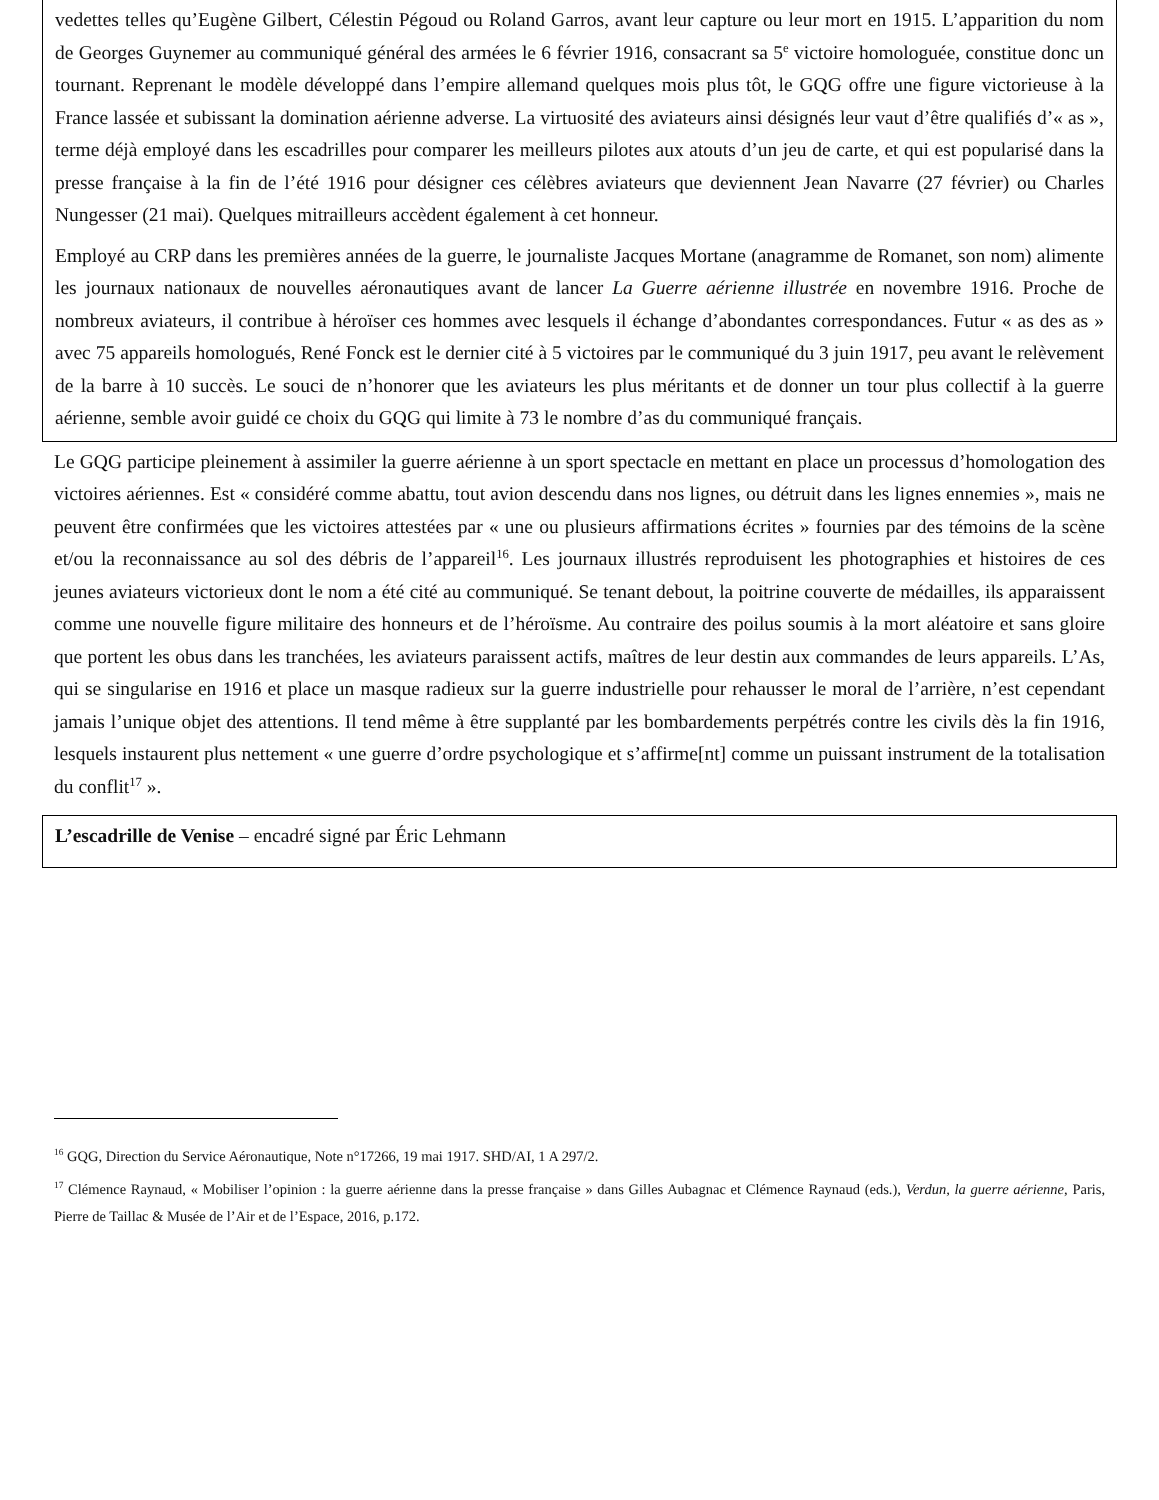vedettes telles qu’Eugène Gilbert, Célestin Pégoud ou Roland Garros, avant leur capture ou leur mort en 1915. L’apparition du nom de Georges Guynemer au communiqué général des armées le 6 février 1916, consacrant sa 5<sup>e</sup> victoire homologuée, constitue donc un tournant. Reprenant le modèle développé dans l’empire allemand quelques mois plus tôt, le GQG offre une figure victorieuse à la France lassée et subissant la domination aérienne adverse. La virtuosité des aviateurs ainsi désignés leur vaut d’être qualifiés d’« as », terme déjà employé dans les escadrilles pour comparer les meilleurs pilotes aux atouts d’un jeu de carte, et qui est popularisé dans la presse française à la fin de l’été 1916 pour désigner ces célèbres aviateurs que deviennent Jean Navarre (27 février) ou Charles Nungesser (21 mai). Quelques mitrailleurs accèdent également à cet honneur.
Employé au CRP dans les premières années de la guerre, le journaliste Jacques Mortane (anagramme de Romanet, son nom) alimente les journaux nationaux de nouvelles aéronautiques avant de lancer La Guerre aérienne illustrée en novembre 1916. Proche de nombreux aviateurs, il contribue à héroïser ces hommes avec lesquels il échange d’abondantes correspondances. Futur « as des as » avec 75 appareils homologués, René Fonck est le dernier cité à 5 victoires par le communiqué du 3 juin 1917, peu avant le relèvement de la barre à 10 succès. Le souci de n’honorer que les aviateurs les plus méritants et de donner un tour plus collectif à la guerre aérienne, semble avoir guidé ce choix du GQG qui limite à 73 le nombre d’as du communiqué français.
Le GQG participe pleinement à assimiler la guerre aérienne à un sport spectacle en mettant en place un processus d’homologation des victoires aériennes. Est « considéré comme abattu, tout avion descendu dans nos lignes, ou détruit dans les lignes ennemies », mais ne peuvent être confirmées que les victoires attestées par « une ou plusieurs affirmations écrites » fournies par des témoins de la scène et/ou la reconnaissance au sol des débris de l’appareil<sup>16</sup>. Les journaux illustrés reproduisent les photographies et histoires de ces jeunes aviateurs victorieux dont le nom a été cité au communiqué. Se tenant debout, la poitrine couverte de médailles, ils apparaissent comme une nouvelle figure militaire des honneurs et de l’héroïsme. Au contraire des poilus soumis à la mort aléatoire et sans gloire que portent les obus dans les tranchées, les aviateurs paraissent actifs, maîtres de leur destin aux commandes de leurs appareils. L’As, qui se singularise en 1916 et place un masque radieux sur la guerre industrielle pour rehausser le moral de l’arrière, n’est cependant jamais l’unique objet des attentions. Il tend même à être supplanté par les bombardements perpétrés contre les civils dès la fin 1916, lesquels instaurent plus nettement « une guerre d’ordre psychologique et s’affirme[nt] comme un puissant instrument de la totalisation du conflit<sup>17</sup> ».
L’escadrille de Venise – encadré signé par Éric Lehmann
<sup>16</sup> GQG, Direction du Service Aéronautique, Note n°17266, 19 mai 1917. SHD/AI, 1 A 297/2.
<sup>17</sup> Clémence Raynaud, « Mobiliser l’opinion : la guerre aérienne dans la presse française » dans Gilles Aubagnac et Clémence Raynaud (eds.), Verdun, la guerre aérienne, Paris, Pierre de Taillac & Musée de l’Air et de l’Espace, 2016, p.172.